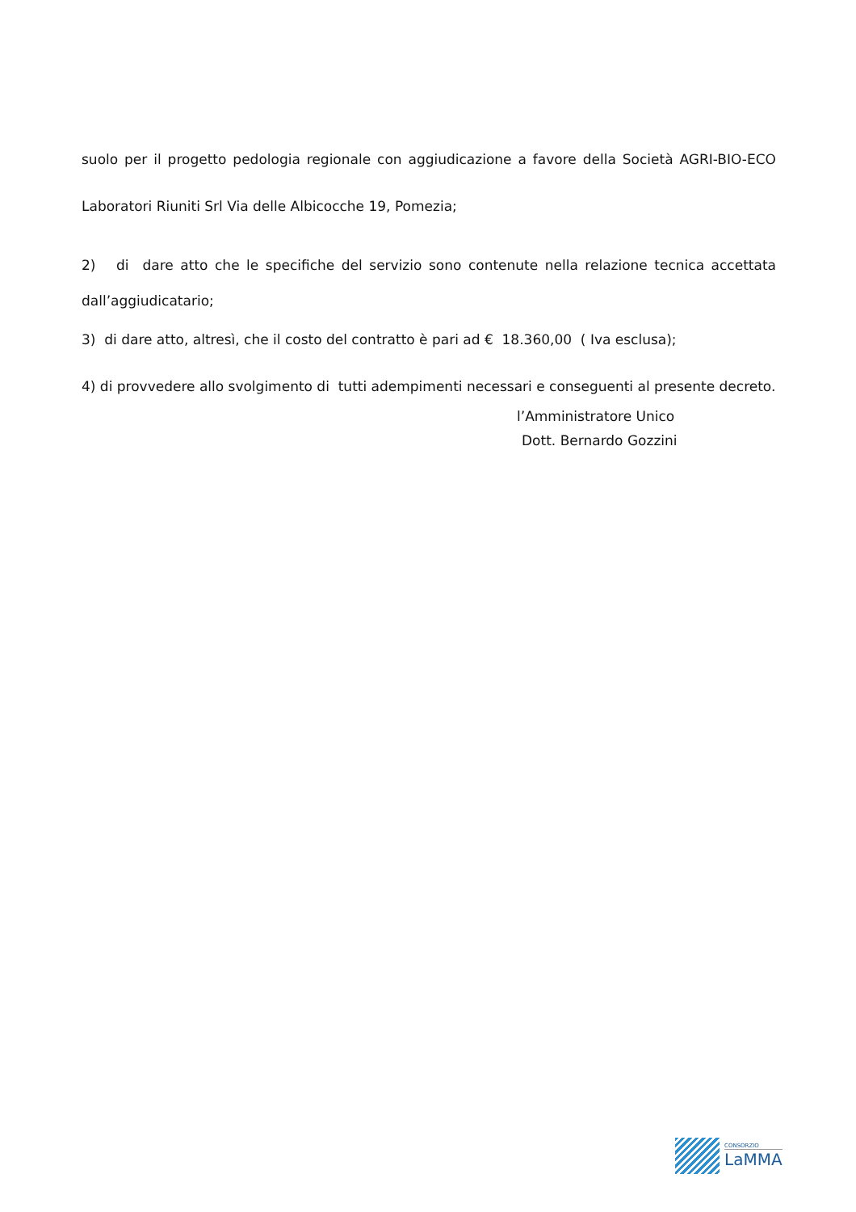suolo per il progetto pedologia regionale con aggiudicazione a favore della Società AGRI-BIO-ECO Laboratori Riuniti Srl Via delle Albicocche 19, Pomezia;
2) di dare atto che le specifiche del servizio sono contenute nella relazione tecnica accettata dall’aggiudicatario;
3) di dare atto, altresì, che il costo del contratto è pari ad € 18.360,00 ( Iva esclusa);
4) di provvedere allo svolgimento di tutti adempimenti necessari e conseguenti al presente decreto.
l’Amministratore Unico
Dott. Bernardo Gozzini
CONSORZIO
LaMMA